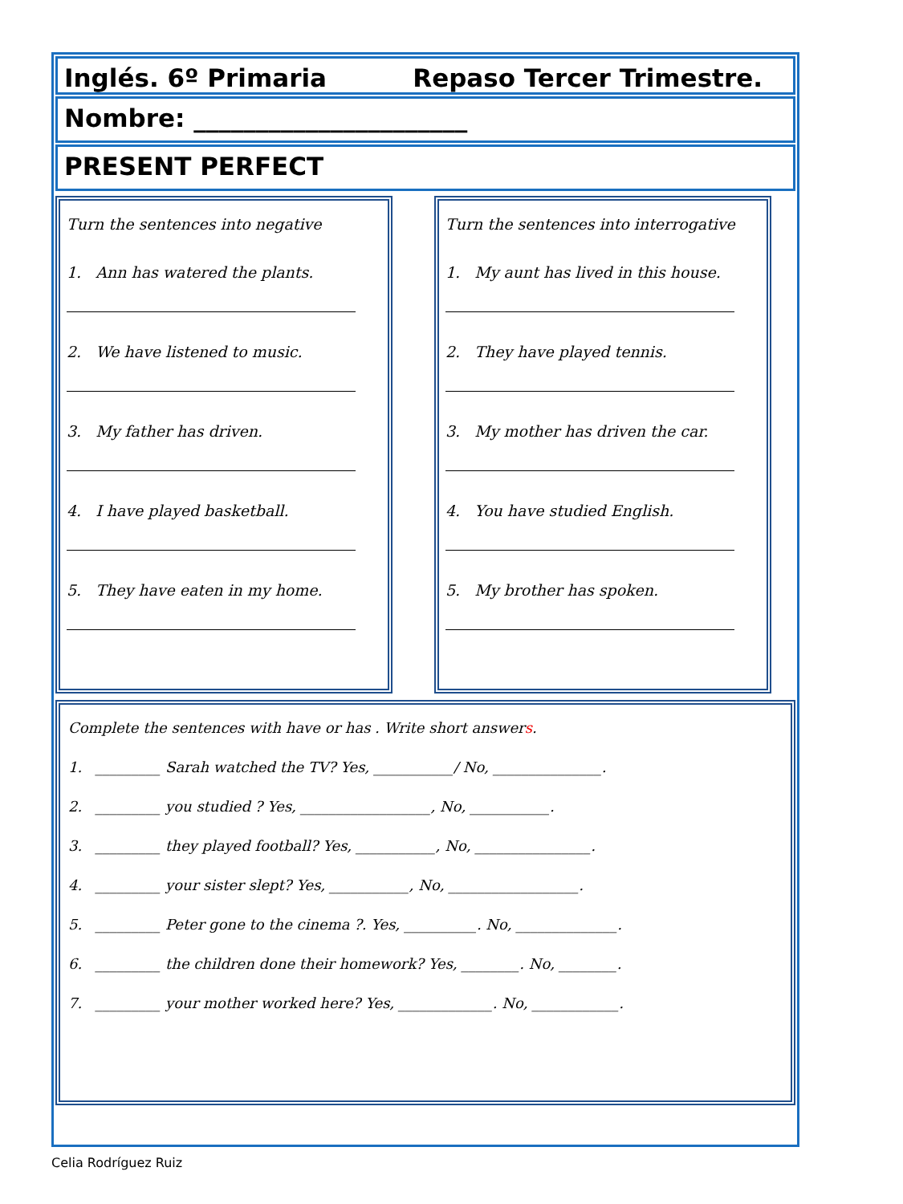Inglés. 6º Primaria Repaso Tercer Trimestre.
Nombre: ______________________
PRESENT PERFECT
Turn the sentences into negative
1. Ann has watered the plants.
2. We have listened to music.
3. My father has driven.
4. I have played basketball.
5. They have eaten in my home.
Turn the sentences into interrogative
1. My aunt has lived in this house.
2. They have played tennis.
3. My mother has driven the car.
4. You have studied English.
5. My brother has spoken.
Complete the sentences with have or has . Write short answers.
1. _________ Sarah watched the TV? Yes, ___________/ No, _______________.
2. _________ you studied ? Yes, __________________, No, ___________.
3. _________ they played football? Yes, ___________, No, ________________.
4. _________ your sister slept? Yes, ___________, No, __________________.
5. _________ Peter gone to the cinema ?. Yes, __________. No, ______________.
6. _________ the children done their homework? Yes, ________. No, ________.
7. _________ your mother worked here? Yes, _____________. No, ____________.
Celia Rodríguez Ruiz